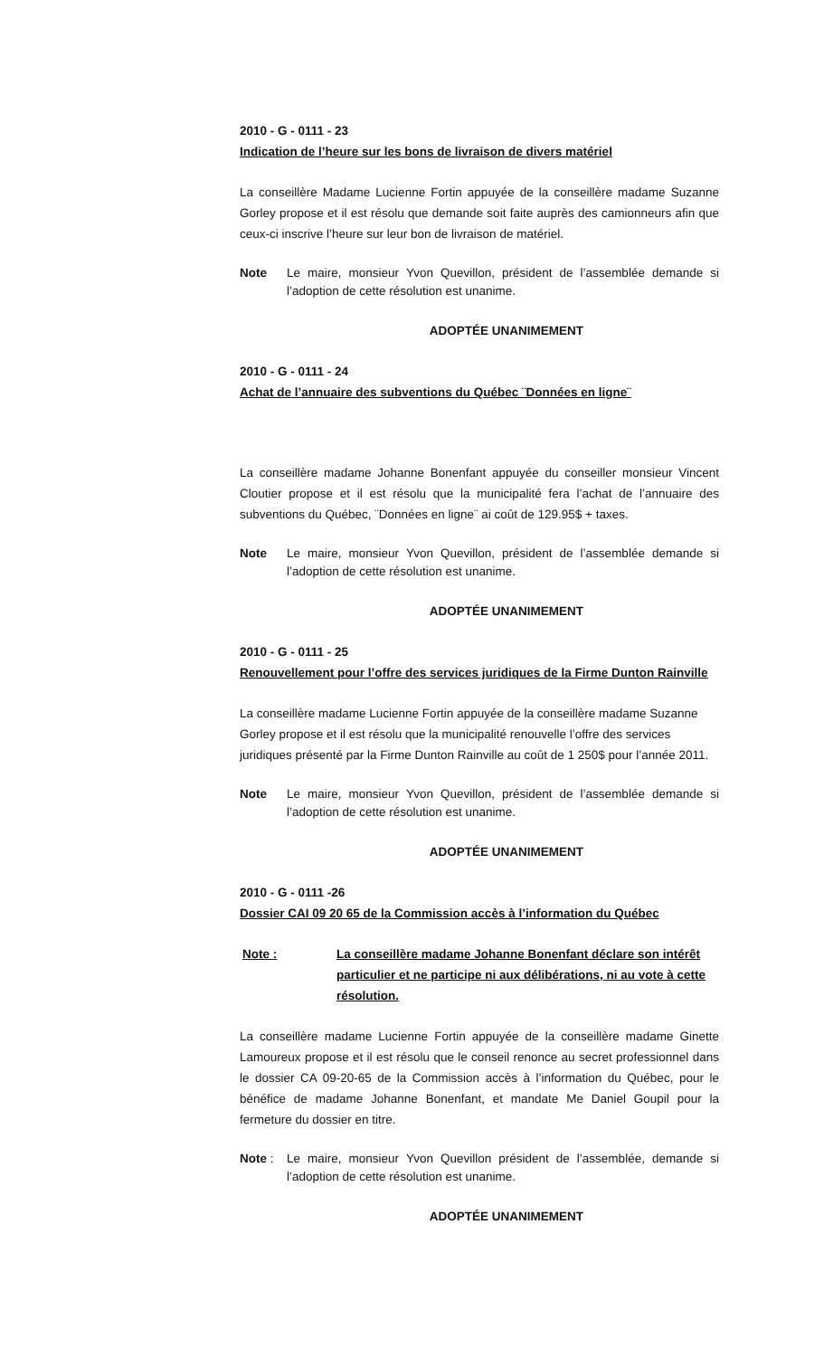2010 - G - 0111 - 23
Indication de l’heure sur les bons de livraison de divers matériel
La conseillère Madame Lucienne Fortin appuyée de la conseillère madame Suzanne Gorley propose et il est résolu que demande soit faite auprès des camionneurs afin que ceux-ci inscrive l’heure sur leur bon de livraison de matériel.
Note Le maire, monsieur Yvon Quevillon, président de l’assemblée demande si l’adoption de cette résolution est unanime.
ADOPTÉE UNANIMEMENT
2010 - G - 0111 - 24
Achat de l’annuaire des subventions du Québec ¨Données en ligne¨
La conseillère madame Johanne Bonenfant appuyée du conseiller monsieur Vincent Cloutier propose et il est résolu que la municipalité fera l’achat de l’annuaire des subventions du Québec, ¨Données en ligne¨ ai coût de 129.95$ + taxes.
Note Le maire, monsieur Yvon Quevillon, président de l’assemblée demande si l’adoption de cette résolution est unanime.
ADOPTÉE UNANIMEMENT
2010 - G - 0111 - 25
Renouvellement pour l’offre des services juridiques de la Firme Dunton Rainville
La conseillère madame Lucienne Fortin appuyée de la conseillère madame Suzanne Gorley propose et il est résolu que la municipalité renouvelle l’offre des services juridiques présenté par la Firme Dunton Rainville au coût de 1 250$ pour l’année 2011.
Note Le maire, monsieur Yvon Quevillon, président de l’assemblée demande si l’adoption de cette résolution est unanime.
ADOPTÉE UNANIMEMENT
2010 - G - 0111 -26
Dossier CAI 09 20 65 de la Commission accès à l’information du Québec
Note : La conseillère madame Johanne Bonenfant déclare son intérêt particulier et ne participe ni aux délibérations, ni au vote à cette résolution.
La conseillère madame Lucienne Fortin appuyée de la conseillère madame Ginette Lamoureux propose et il est résolu que le conseil renonce au secret professionnel dans le dossier CA 09-20-65 de la Commission accès à l’information du Québec, pour le bénéfice de madame Johanne Bonenfant, et mandate Me Daniel Goupil pour la fermeture du dossier en titre.
Note : Le maire, monsieur Yvon Quevillon président de l’assemblée, demande si l’adoption de cette résolution est unanime.
ADOPTÉE UNANIMEMENT